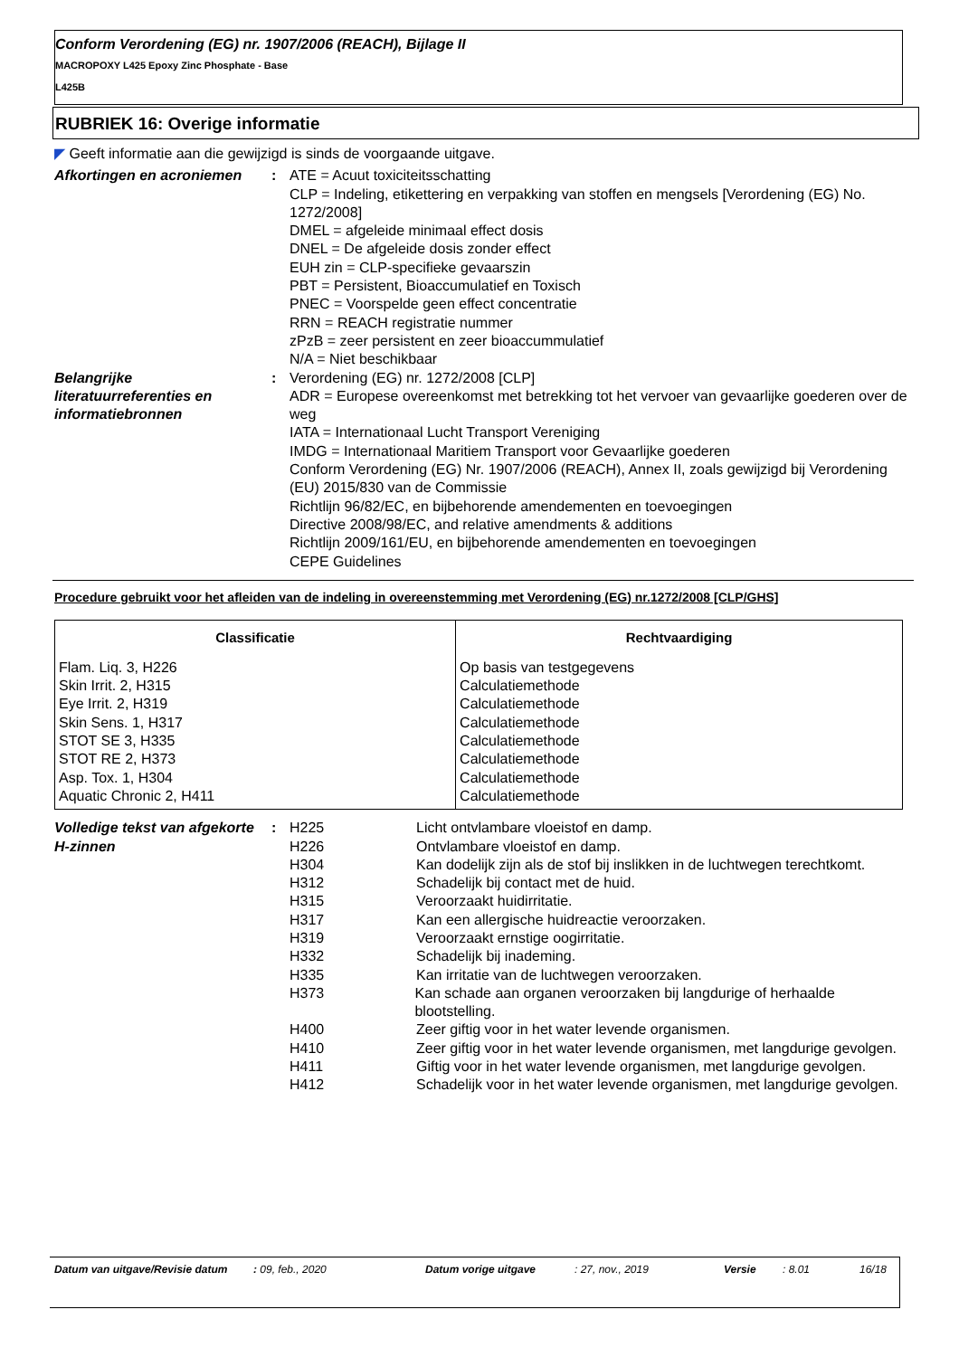Conform Verordening (EG) nr. 1907/2006 (REACH), Bijlage II
MACROPOXY L425 Epoxy Zinc Phosphate - Base
L425B
RUBRIEK 16: Overige informatie
◤ Geeft informatie aan die gewijzigd is sinds de voorgaande uitgave.
Afkortingen en acroniemen : ATE = Acuut toxiciteitsschatting
CLP = Indeling, etikettering en verpakking van stoffen en mengsels [Verordening (EG) No. 1272/2008]
DMEL = afgeleide minimaal effect dosis
DNEL = De afgeleide dosis zonder effect
EUH zin = CLP-specifieke gevaarszin
PBT = Persistent, Bioaccumulatief en Toxisch
PNEC = Voorspelde geen effect concentratie
RRN = REACH registratie nummer
zPzB = zeer persistent en zeer bioaccummulatief
N/A = Niet beschikbaar
Belangrijke literatuurreferenties en informatiebronnen
: Verordening (EG) nr. 1272/2008 [CLP]
ADR = Europese overeenkomst met betrekking tot het vervoer van gevaarlijke goederen over de weg
IATA = Internationaal Lucht Transport Vereniging
IMDG = Internationaal Maritiem Transport voor Gevaarlijke goederen
Conform Verordening (EG) Nr. 1907/2006 (REACH), Annex II, zoals gewijzigd bij Verordening (EU) 2015/830 van de Commissie
Richtlijn 96/82/EC, en bijbehorende amendementen en toevoegingen
Directive 2008/98/EC, and relative amendments & additions
Richtlijn 2009/161/EU, en bijbehorende amendementen en toevoegingen
CEPE Guidelines
Procedure gebruikt voor het afleiden van de indeling in overeenstemming met Verordening (EG) nr.1272/2008 [CLP/GHS]
| Classificatie | Rechtvaardiging |
| --- | --- |
| Flam. Liq. 3, H226 Skin Irrit. 2, H315 Eye Irrit. 2, H319 Skin Sens. 1, H317 STOT SE 3, H335 STOT RE 2, H373 Asp. Tox. 1, H304 Aquatic Chronic 2, H411 | Op basis van testgegevens Calculatiemethode Calculatiemethode Calculatiemethode Calculatiemethode Calculatiemethode Calculatiemethode Calculatiemethode |
Volledige tekst van afgekorte H-zinnen
: H225 Licht ontvlambare vloeistof en damp.
H226 Ontvlambare vloeistof en damp.
H304 Kan dodelijk zijn als de stof bij inslikken in de luchtwegen terechtkomt.
H312 Schadelijk bij contact met de huid.
H315 Veroorzaakt huidirritatie.
H317 Kan een allergische huidreactie veroorzaken.
H319 Veroorzaakt ernstige oogirritatie.
H332 Schadelijk bij inademing.
H335 Kan irritatie van de luchtwegen veroorzaken.
H373 Kan schade aan organen veroorzaken bij langdurige of herhaalde blootstelling.
H400 Zeer giftig voor in het water levende organismen.
H410 Zeer giftig voor in het water levende organismen, met langdurige gevolgen.
H411 Giftig voor in het water levende organismen, met langdurige gevolgen.
H412 Schadelijk voor in het water levende organismen, met langdurige gevolgen.
Datum van uitgave/Revisie datum
: 09, feb., 2020 Datum vorige uitgave : 27, nov., 2019 Versie : 8.01 16/18